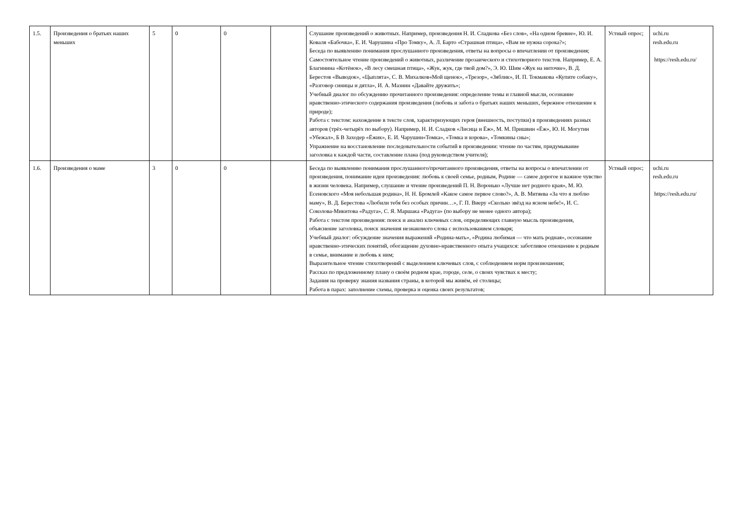| 1.5. | Произведения о братьях наших меньших | 5 | 0 | 0 | | Слушание произведений о животных. Например, произведения Н. И. Сладкова «Без слов», «На одном бревне», Ю. И. Коваля «Бабочка», Е. И. Чарушина «Про Томку», А. Л. Барто «Страшная птица», «Вам не нужна сорока?»; Беседа по выявлению понимания прослушанного произведения, ответы на вопросы о впечатлении от произведения; Самостоятельное чтение произведений о животных, различение прозаического и стихотворного текстов. Например, Е. А. Благинина «Котёнок», «В лесу смешная птица», «Жук, жук, где твой дом?», Э. Ю. Шим «Жук на ниточке», В. Д. Берестов «Выводок», «Цыплята», С. В. Михалков«Мой щенок», «Трезор», «Зяблик», И. П. Токмакова «Купите собаку», «Разговор синицы и дятла», И. А. Мазнин «Давайте дружить»; Учебный диалог по обсуждению прочитанного произведения: определение темы и главной мысли, осознание нравственно-этического содержания произведения (любовь и забота о братьях наших меньших, бережное отношение к природе); Работа с текстом: нахождение в тексте слов, характеризующих героя (внешность, поступки) в произведениях разных авторов (трёх-четырёх по выбору). Например, Н. И. Сладков «Лисица и Ёж», М. М. Пришвин «Ёж», Ю. Н. Могутин «Убежал», Б В Заходер «Ёжик», Е. И. Чарушин«Томка», «Томка и корова», «Томкины сны»; Упражнение на восстановление последовательности событий в произведении: чтение по частям, придумывание заголовка к каждой части, составление плана (под руководством учителя); | Устный опрос; | uchi.ru resh.edu.ru https://resh.edu.ru/ |
| 1.6. | Произведения о маме | 3 | 0 | 0 | | Беседа по выявлению понимания прослушанного/прочитанного произведения, ответы на вопросы о впечатлении от произведения, понимание идеи произведения: любовь к своей семье, родным, Родине — самое дорогое и важное чувство в жизни человека. Например, слушание и чтение произведений П. Н. Воронько «Лучше нет родного края», М. Ю. Есеновского «Моя небольшая родина», Н. Н. Бромлей «Какое самое первое слово?», А. В. Митяева «За что я люблю маму», В. Д. Берестова «Любили тебя без особых причин…», Г. П. Виеру «Сколько звёзд на ясном небе!», И. С. Соколова-Микитова «Радуга», С. Я. Маршака «Радуга» (по выбору не менее одного автора); Работа с текстом произведения: поиск и анализ ключевых слов, определяющих главную мысль произведения, объяснение заголовка, поиск значения незнакомого слова с использованием словаря; Учебный диалог: обсуждение значения выражений «Родина-мать», «Родина любимая — что мать родная», осознание нравственно-этических понятий, обогащение духовно-нравственного опыта учащихся: заботливое отношение к родным в семье, внимание и любовь к ним; Выразительное чтение стихотворений с выделением ключевых слов, с соблюдением норм произношения; Рассказ по предложенному плану о своём родном крае, городе, селе, о своих чувствах к месту; Задания на проверку знания названия страны, в которой мы живём, её столицы; Работа в парах: заполнение схемы, проверка и оценка своих результатов; | Устный опрос; | uchi.ru resh.edu.ru https://resh.edu.ru/ |